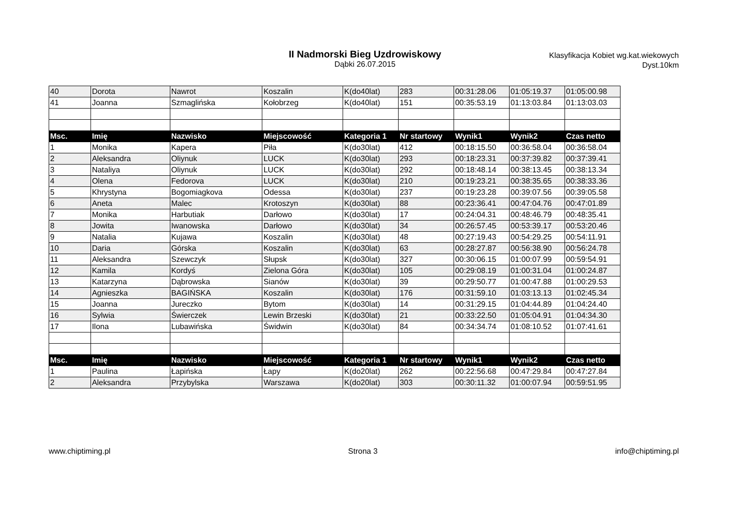II Nadmorski Bieg Uzdrowiskowy
Dąbki 26.07.2015
Klasyfikacja Kobiet wg.kat.wiekowych
Dyst.10km
| 40 | Dorota | Nawrot | Koszalin | K(do40lat) | 283 | 00:31:28.06 | 01:05:19.37 | 01:05:00.98 |
| 41 | Joanna | Szmaglińska | Kołobrzeg | K(do40lat) | 151 | 00:35:53.19 | 01:13:03.84 | 01:13:03.03 |
| Msc. | Imię | Nazwisko | Miejscowość | Kategoria 1 | Nr startowy | Wynik1 | Wynik2 | Czas netto |
| 1 | Monika | Kapera | Piła | K(do30lat) | 412 | 00:18:15.50 | 00:36:58.04 | 00:36:58.04 |
| 2 | Aleksandra | Oliynuk | LUCK | K(do30lat) | 293 | 00:18:23.31 | 00:37:39.82 | 00:37:39.41 |
| 3 | Nataliya | Oliynuk | LUCK | K(do30lat) | 292 | 00:18:48.14 | 00:38:13.45 | 00:38:13.34 |
| 4 | Olena | Fedorova | LUCK | K(do30lat) | 210 | 00:19:23.21 | 00:38:35.65 | 00:38:33.36 |
| 5 | Khrystyna | Bogomiagkova | Odessa | K(do30lat) | 237 | 00:19:23.28 | 00:39:07.56 | 00:39:05.58 |
| 6 | Aneta | Malec | Krotoszyn | K(do30lat) | 88 | 00:23:36.41 | 00:47:04.76 | 00:47:01.89 |
| 7 | Monika | Harbutiak | Darłowo | K(do30lat) | 17 | 00:24:04.31 | 00:48:46.79 | 00:48:35.41 |
| 8 | Jowita | Iwanowska | Darłowo | K(do30lat) | 34 | 00:26:57.45 | 00:53:39.17 | 00:53:20.46 |
| 9 | Natalia | Kujawa | Koszalin | K(do30lat) | 48 | 00:27:19.43 | 00:54:29.25 | 00:54:11.91 |
| 10 | Daria | Górska | Koszalin | K(do30lat) | 63 | 00:28:27.87 | 00:56:38.90 | 00:56:24.78 |
| 11 | Aleksandra | Szewczyk | Słupsk | K(do30lat) | 327 | 00:30:06.15 | 01:00:07.99 | 00:59:54.91 |
| 12 | Kamila | Kordyś | Zielona Góra | K(do30lat) | 105 | 00:29:08.19 | 01:00:31.04 | 01:00:24.87 |
| 13 | Katarzyna | Dąbrowska | Sianów | K(do30lat) | 39 | 00:29:50.77 | 01:00:47.88 | 01:00:29.53 |
| 14 | Agnieszka | BAGIŃSKA | Koszalin | K(do30lat) | 176 | 00:31:59.10 | 01:03:13.13 | 01:02:45.34 |
| 15 | Joanna | Jureczko | Bytom | K(do30lat) | 14 | 00:31:29.15 | 01:04:44.89 | 01:04:24.40 |
| 16 | Sylwia | Świerczek | Lewin Brzeski | K(do30lat) | 21 | 00:33:22.50 | 01:05:04.91 | 01:04:34.30 |
| 17 | Ilona | Lubawińska | Świdwin | K(do30lat) | 84 | 00:34:34.74 | 01:08:10.52 | 01:07:41.61 |
| Msc. | Imię | Nazwisko | Miejscowość | Kategoria 1 | Nr startowy | Wynik1 | Wynik2 | Czas netto |
| 1 | Paulina | Łapińska | Łapy | K(do20lat) | 262 | 00:22:56.68 | 00:47:29.84 | 00:47:27.84 |
| 2 | Aleksandra | Przybylska | Warszawa | K(do20lat) | 303 | 00:30:11.32 | 01:00:07.94 | 00:59:51.95 |
www.chiptiming.pl Strona 3 info@chiptiming.pl